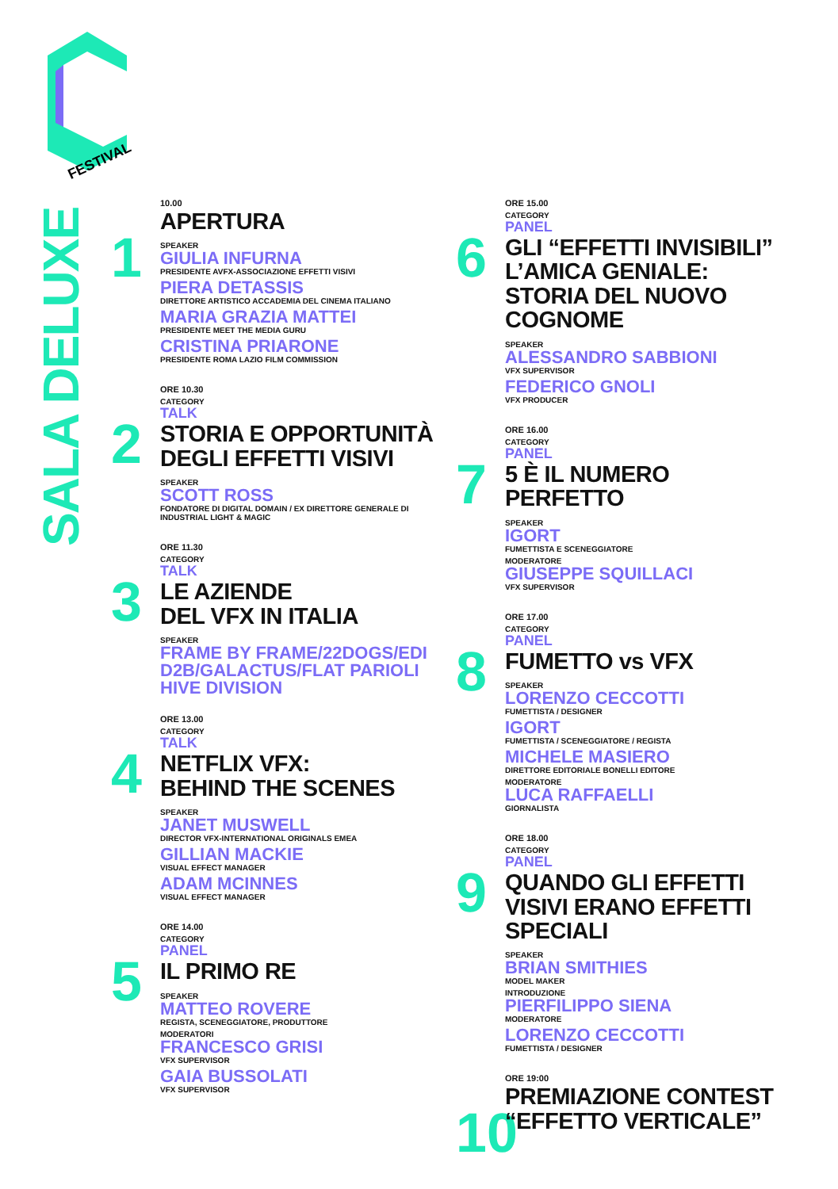FESTIVAL
SALA DELUXE
1
10.00
APERTURA
SPEAKER
GIULIA INFURNA
PRESIDENTE AVFX-ASSOCIAZIONE EFFETTI VISIVI
PIERA DETASSIS
DIRETTORE ARTISTICO ACCADEMIA DEL CINEMA ITALIANO
MARIA GRAZIA MATTEI
PRESIDENTE MEET THE MEDIA GURU
CRISTINA PRIARONE
PRESIDENTE ROMA LAZIO FILM COMMISSION
2
ORE 10.30
CATEGORY
TALK
STORIA E OPPORTUNITÀ DEGLI EFFETTI VISIVI
SPEAKER
SCOTT ROSS
FONDATORE DI DIGITAL DOMAIN / EX DIRETTORE GENERALE DI INDUSTRIAL LIGHT & MAGIC
3
ORE 11.30
CATEGORY
TALK
LE AZIENDE
DEL VFX IN ITALIA
SPEAKER
FRAME BY FRAME/22DOGS/EDI D2B/GALACTUS/FLAT PARIOLI HIVE DIVISION
4
ORE 13.00
CATEGORY
TALK
NETFLIX VFX:
BEHIND THE SCENES
SPEAKER
JANET MUSWELL
DIRECTOR VFX-INTERNATIONAL ORIGINALS EMEA
GILLIAN MACKIE
VISUAL EFFECT MANAGER
ADAM MCINNES
VISUAL EFFECT MANAGER
5
ORE 14.00
CATEGORY
PANEL
IL PRIMO RE
SPEAKER
MATTEO ROVERE
REGISTA, SCENEGGIATORE, PRODUTTORE
MODERATORI
FRANCESCO GRISI
VFX SUPERVISOR
GAIA BUSSOLATI
VFX SUPERVISOR
6
ORE 15.00
CATEGORY
PANEL
GLI “EFFETTI INVISIBILI” L’AMICA GENIALE: STORIA DEL NUOVO COGNOME
SPEAKER
ALESSANDRO SABBIONI
VFX SUPERVISOR
FEDERICO GNOLI
VFX PRODUCER
7
ORE 16.00
CATEGORY
PANEL
5 È IL NUMERO PERFETTO
SPEAKER
IGORT
FUMETTISTA E SCENEGGIATORE
MODERATORE
GIUSEPPE SQUILLACI
VFX SUPERVISOR
8
ORE 17.00
CATEGORY
PANEL
FUMETTO vs VFX
SPEAKER
LORENZO CECCOTTI
FUMETTISTA / DESIGNER
IGORT
FUMETTISTA / SCENEGGIATORE / REGISTA
MICHELE MASIERO
DIRETTORE EDITORIALE BONELLI EDITORE
MODERATORE
LUCA RAFFAELLI
GIORNALISTA
9
ORE 18.00
CATEGORY
PANEL
QUANDO GLI EFFETTI VISIVI ERANO EFFETTI SPECIALI
SPEAKER
BRIAN SMITHIES
MODEL MAKER
INTRODUZIONE
PIERFILIPPO SIENA
MODERATORE
LORENZO CECCOTTI
FUMETTISTA / DESIGNER
10
ORE 19:00
PREMIAZIONE CONTEST “EFFETTO VERTICALE”